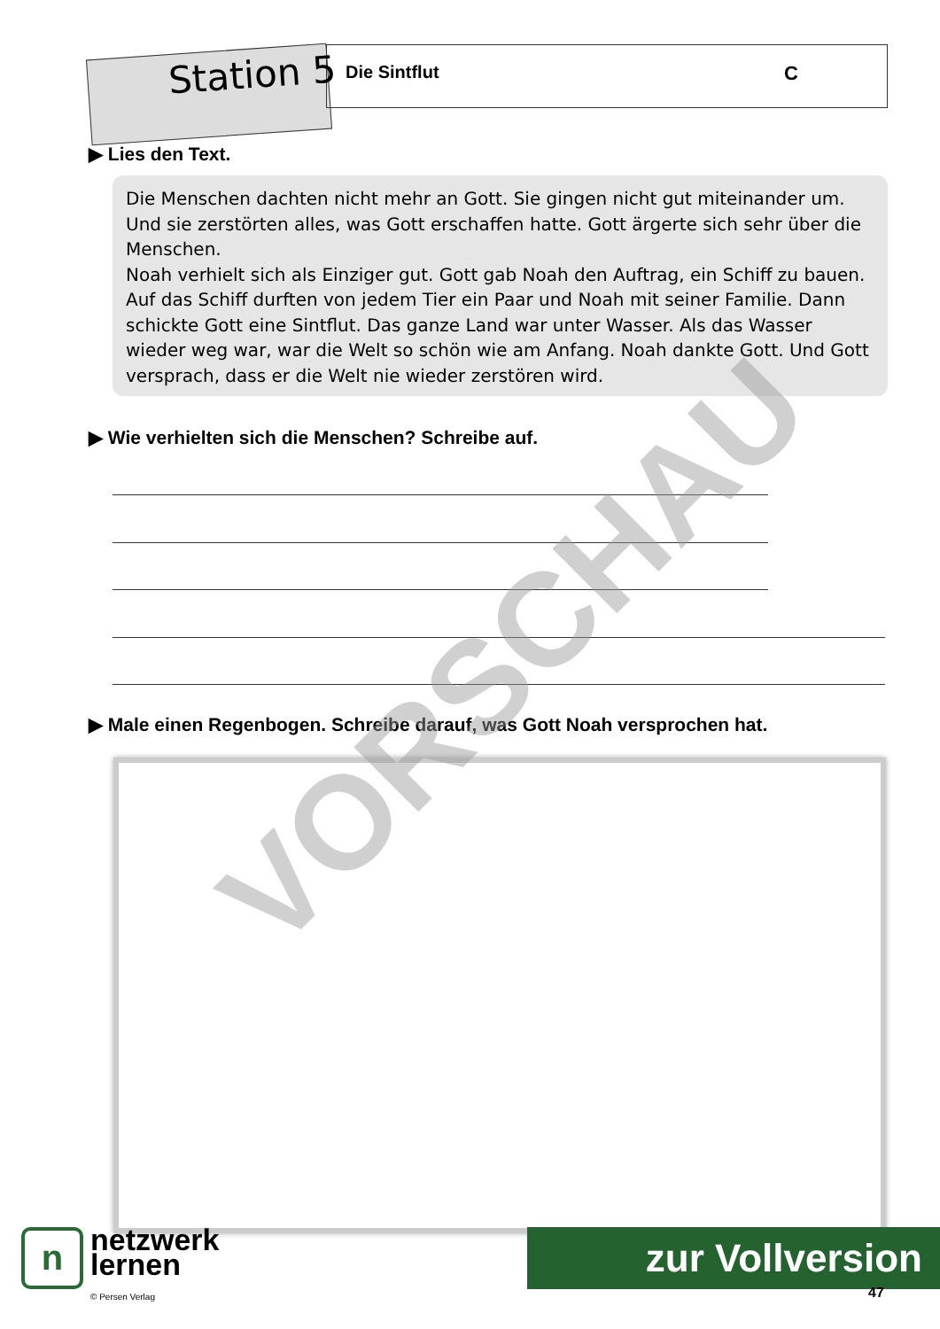Station 5 Die Sintflut C
▶ Lies den Text.
Die Menschen dachten nicht mehr an Gott. Sie gingen nicht gut miteinander um. Und sie zerstörten alles, was Gott erschaffen hatte. Gott ärgerte sich sehr über die Menschen.
Noah verhielt sich als Einziger gut. Gott gab Noah den Auftrag, ein Schiff zu bauen. Auf das Schiff durften von jedem Tier ein Paar und Noah mit seiner Familie. Dann schickte Gott eine Sintflut. Das ganze Land war unter Wasser. Als das Wasser wieder weg war, war die Welt so schön wie am Anfang. Noah dankte Gott. Und Gott versprach, dass er die Welt nie wieder zerstören wird.
▶ Wie verhielten sich die Menschen? Schreibe auf.
▶ Male einen Regenbogen. Schreibe darauf, was Gott Noah versprochen hat.
VORSCHAU
nnetzwerk
lernen
© Persen Verlag
zur Vollversion
47